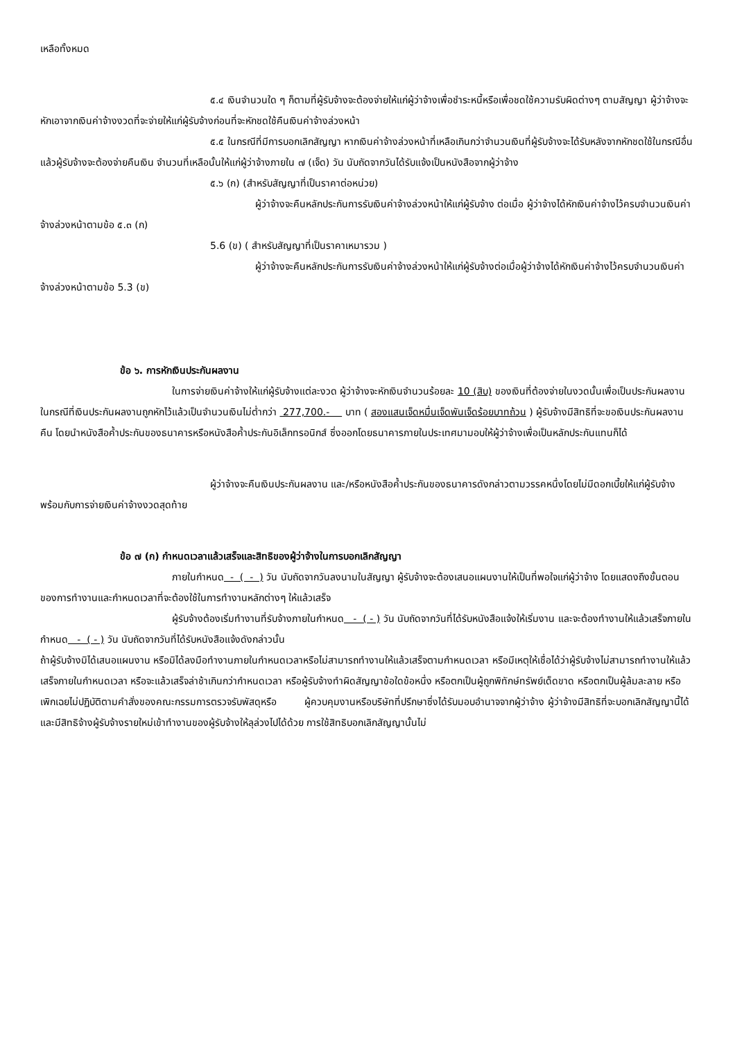เหลือทั้งหมด
๕.๔ เงินจำนวนใด ๆ ก็ตามที่ผู้รับจ้างจะต้องจ่ายให้แก่ผู้ว่าจ้างเพื่อชำระหนี้หรือเพื่อชดใช้ความรับผิดต่างๆ ตามสัญญา ผู้ว่าจ้างจะหักเอาจากเงินค่าจ้างงวดที่จะจ่ายให้แก่ผู้รับจ้างก่อนที่จะหักชดใช้คืนเงินค่าจ้างล่วงหน้า
๕.๕ ในกรณีที่มีการบอกเลิกสัญญา หากเงินค่าจ้างล่วงหน้าที่เหลือเกินกว่าจำนวนเงินที่ผู้รับจ้างจะได้รับหลังจากหักชดใช้ในกรณีอื่นแล้วผู้รับจ้างจะต้องจ่ายคืนเงิน จำนวนที่เหลือนั้นให้แก่ผู้ว่าจ้างภายใน ๗ (เจ็ด) วัน นับถัดจากวันได้รับแจ้งเป็นหนังสือจากผู้ว่าจ้าง
๕.๖ (ก) (สำหรับสัญญาที่เป็นราคาต่อหน่วย)
ผู้ว่าจ้างจะคืนหลักประกันการรับเงินค่าจ้างล่วงหน้าให้แก่ผู้รับจ้าง ต่อเมื่อ ผู้ว่าจ้างได้หักเงินค่าจ้างไว้ครบจำนวนเงินค่าจ้างล่วงหน้าตามข้อ ๕.๓ (ก)
5.6 (ข) ( สำหรับสัญญาที่เป็นราคาเหมารวม )
ผู้ว่าจ้างจะคืนหลักประกันการรับเงินค่าจ้างล่วงหน้าให้แก่ผู้รับจ้างต่อเมื่อผู้ว่าจ้างได้หักเงินค่าจ้างไว้ครบจำนวนเงินค่าจ้างล่วงหน้าตามข้อ 5.3 (ข)
ข้อ ๖. การหักเงินประกันผลงาน
ในการจ่ายเงินค่าจ้างให้แก่ผู้รับจ้างแต่ละงวด ผู้ว่าจ้างจะหักเงินจำนวนร้อยละ 10 (สิบ) ของเงินที่ต้องจ่ายในงวดนั้นเพื่อเป็นประกันผลงาน ในกรณีที่เงินประกันผลงานถูกหักไว้แล้วเป็นจำนวนเงินไม่ต่ำกว่า 277,700.- บาท ( สองแสนเจ็ดหมื่นเจ็ดพันเจ็ดร้อยบาทถ้วน ) ผู้รับจ้างมีสิทธิที่จะขอเงินประกันผลงานคืน โดยนำหนังสือค้ำประกันของธนาคารหรือหนังสือค้ำประกันอิเล็กทรอนิกส์ ซึ่งออกโดยธนาคารภายในประเทศมามอบให้ผู้ว่าจ้างเพื่อเป็นหลักประกันแทนก็ได้
ผู้ว่าจ้างจะคืนเงินประกันผลงาน และ/หรือหนังสือค้ำประกันของธนาคารดังกล่าวตามวรรคหนึ่งโดยไม่มีดอกเบี้ยให้แก่ผู้รับจ้างพร้อมกับการจ่ายเงินค่าจ้างงวดสุดท้าย
ข้อ ๗ (ก) กำหนดเวลาแล้วเสร็จและสิทธิของผู้ว่าจ้างในการบอกเลิกสัญญา
ภายในกำหนด - ( - ) วัน นับถัดจากวันลงนามในสัญญา ผู้รับจ้างจะต้องเสนอแผนงานให้เป็นที่พอใจแก่ผู้ว่าจ้าง โดยแสดงถึงขั้นตอนของการทำงานและกำหนดเวลาที่จะต้องใช้ในการทำงานหลักต่างๆ ให้แล้วเสร็จ
ผู้รับจ้างต้องเริ่มทำงานที่รับจ้างภายในกำหนด - ( - ) วัน นับถัดจากวันที่ได้รับหนังสือแจ้งให้เริ่มงาน และจะต้องทำงานให้แล้วเสร็จภายในกำหนด - ( - ) วัน นับถัดจากวันที่ได้รับหนังสือแจ้งดังกล่าวนั้น
ถ้าผู้รับจ้างมิได้เสนอแผนงาน หรือมิได้ลงมือทำงานภายในกำหนดเวลาหรือไม่สามารถทำงานให้แล้วเสร็จตามกำหนดเวลา หรือมีเหตุให้เชื่อได้ว่าผู้รับจ้างไม่สามารถทำงานให้แล้วเสร็จภายในกำหนดเวลา หรือจะแล้วเสร็จล่าช้าเกินกว่ากำหนดเวลา หรือผู้รับจ้างทำผิดสัญญาข้อใดข้อหนึ่ง หรือตกเป็นผู้ถูกพิทักษ์ทรัพย์เด็ดขาด หรือตกเป็นผู้ล้มละลาย หรือเพิกเฉยไม่ปฏิบัติตามคำสั่งของคณะกรรมการตรวจรับพัสดุหรือ ผู้ควบคุมงานหรือบริษัทที่ปรึกษาซึ่งได้รับมอบอำนาจจากผู้ว่าจ้าง ผู้ว่าจ้างมีสิทธิที่จะบอกเลิกสัญญานี้ได้ และมีสิทธิจ้างผู้รับจ้างรายใหม่เข้าทำงานของผู้รับจ้างให้ลุล่วงไปได้ด้วย การใช้สิทธิบอกเลิกสัญญานั้นไม่